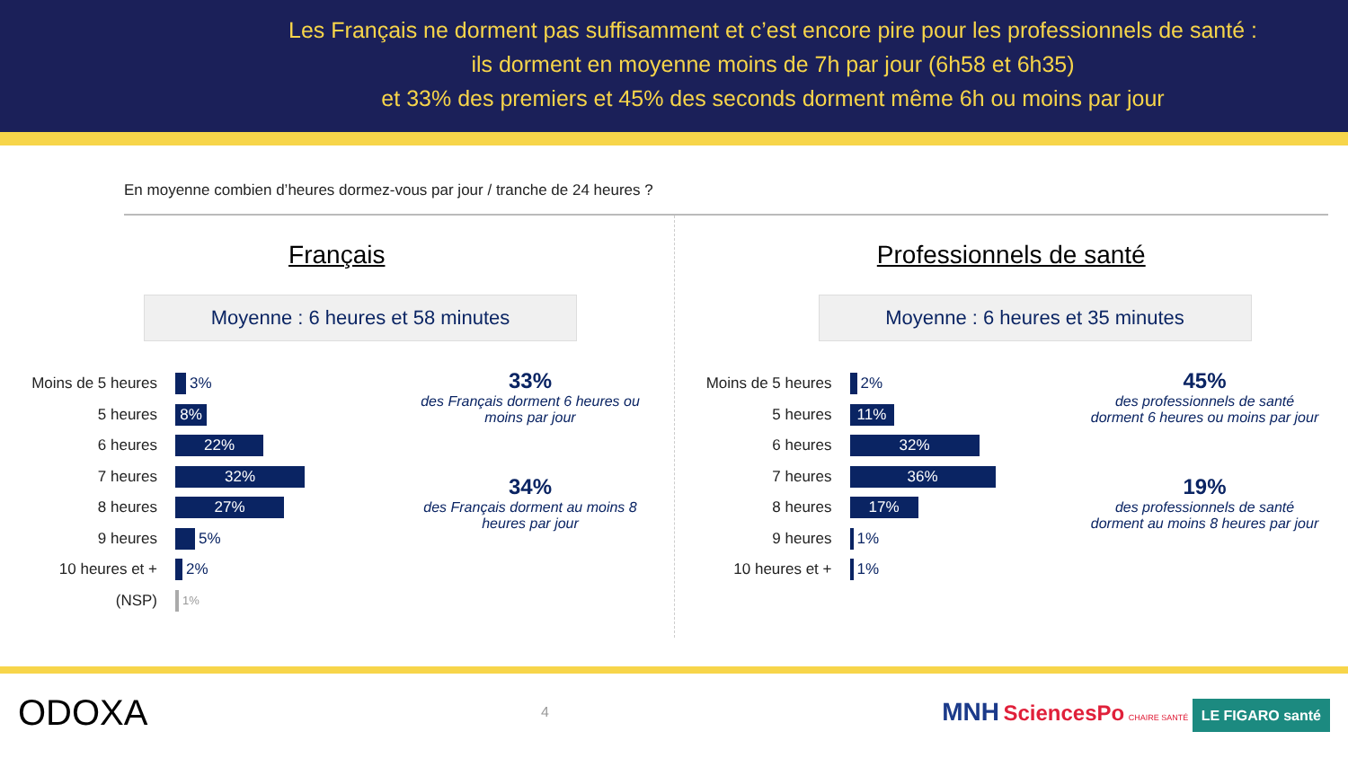Les Français ne dorment pas suffisamment et c’est encore pire pour les professionnels de santé :
ils dorment en moyenne moins de 7h par jour (6h58 et 6h35)
et 33% des premiers et 45% des seconds dorment même 6h ou moins par jour
En moyenne combien d’heures dormez-vous par jour / tranche de 24 heures ?
Français
Moyenne : 6 heures et 58 minutes
Moins de 5 heures 3%
5 heures 8%
6 heures 22%
7 heures 32%
8 heures 27%
9 heures 5%
10 heures et + 2%
(NSP) 1%
33%
des Français dorment 6 heures ou moins par jour
34%
des Français dorment au moins 8 heures par jour
Professionnels de santé
Moyenne : 6 heures et 35 minutes
Moins de 5 heures 2%
5 heures 11%
6 heures 32%
7 heures 36%
8 heures 17%
9 heures 1%
10 heures et + 1%
45%
des professionnels de santé dorment 6 heures ou moins par jour
19%
des professionnels de santé dorment au moins 8 heures par jour
ODOXA 4 MNH SciencesPo CHAIRE SANTÉ LE FIGARO santé